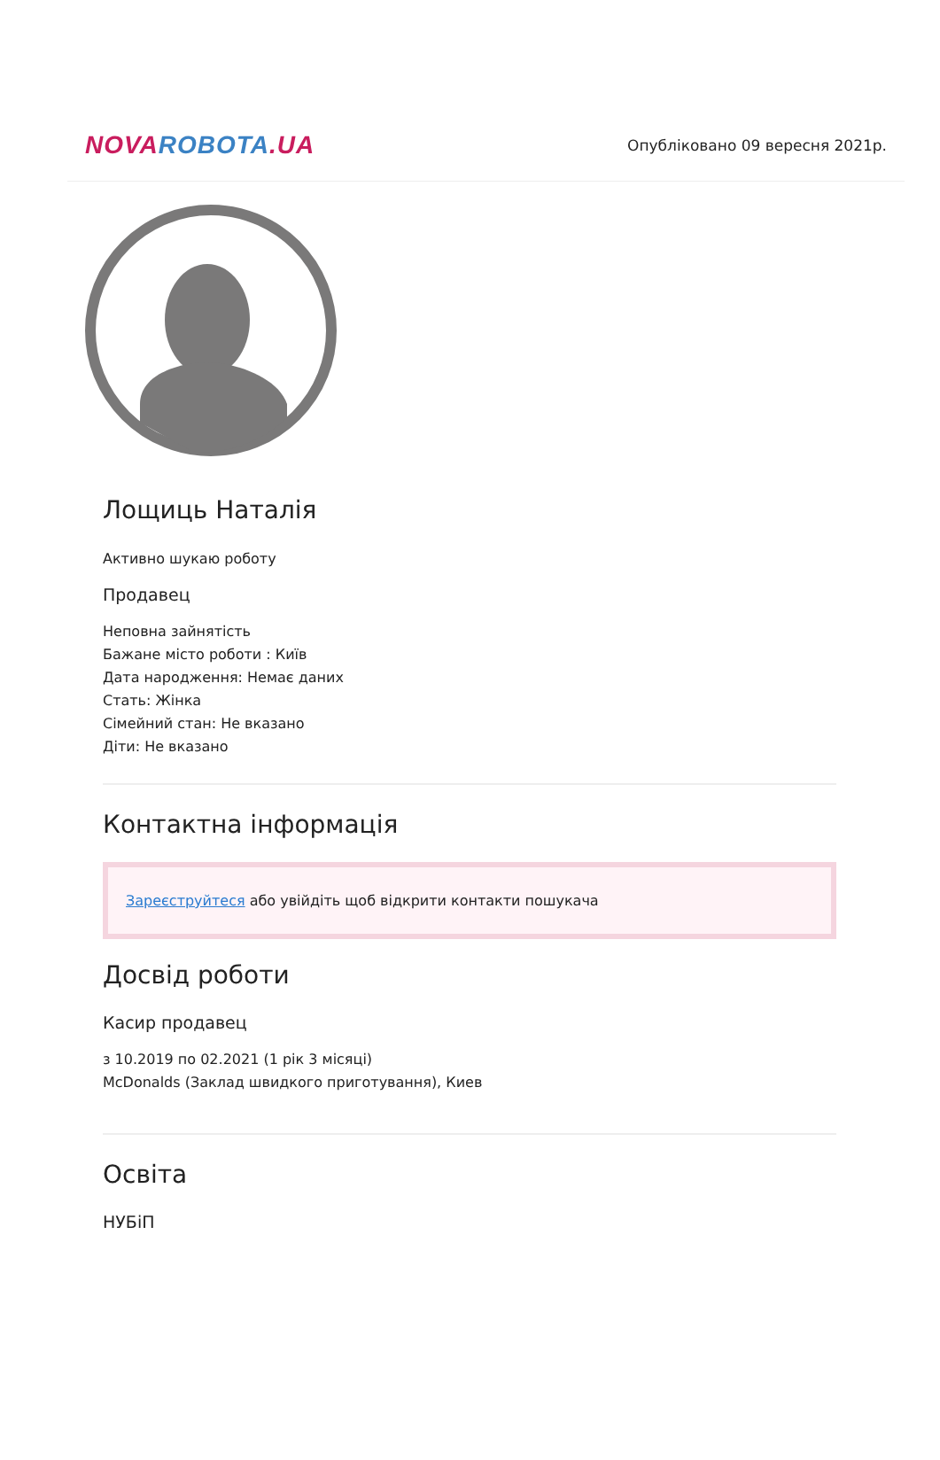NOVA ROBOTA.UA
Опубліковано 09 вересня 2021р.
Лощиць Наталія
Активно шукаю роботу
Продавец
Неповна зайнятість
Бажане місто роботи : Київ
Дата народження: Немає даних
Стать: Жінка
Сімейний стан: Не вказано
Діти: Не вказано
Контактна інформація
Зареєструйтеся або увійдіть щоб відкрити контакти пошукача
Досвід роботи
Касир продавец
з 10.2019 по 02.2021 (1 рік 3 місяці)
McDonalds (Заклад швидкого приготування), Киев
Освіта
НУБіП